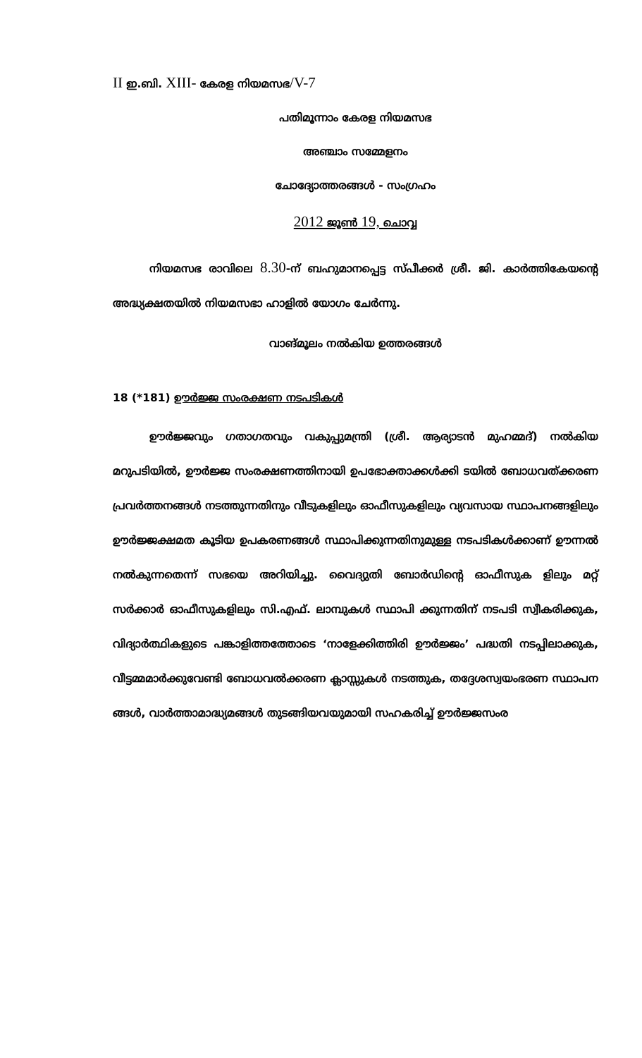II ഇ.ബി. XIII- കേരള നിയമസഭ/V-7
പതിമൂന്നാം കേരള നിയമസഭ
അഞ്ചാം സമ്മേളനം
ചോദ്യോത്തരങ്ങൾ - സംഗ്രഹം
2012 ജൂൺ 19, ചൊവ്വ
നിയമസഭ രാവിലെ 8.30-ന് ബഹുമാനപ്പെട്ട സ്പീക്കർ ശ്രീ. ജി. കാർത്തികേയന്റെ അദ്ധ്യക്ഷതയിൽ നിയമസഭാ ഹാളിൽ യോഗം ചേർന്നു.
വാങ്മൂലം നൽകിയ ഉത്തരങ്ങൾ
18 (*181) ഊർജ്ജ സംരക്ഷണ നടപടികൾ
ഊർജ്ജവും ഗതാഗതവും വകുപ്പുമന്ത്രി (ശ്രീ. ആര്യാടൻ മുഹമ്മദ്) നൽകിയ മറുപടിയിൽ, ഊർജ്ജ സംരക്ഷണത്തിനായി ഉപഭോക്താക്കൾക്കി ടയിൽ ബോധവത്ക്കരണ പ്രവർത്തനങ്ങൾ നടത്തുന്നതിനും വീടുകളിലും ഓഫീസുകളിലും വ്യവസായ സ്ഥാപനങ്ങളിലും ഊർജ്ജക്ഷമത കൂടിയ ഉപകരണങ്ങൾ സ്ഥാപിക്കുന്നതിനുമുള്ള നടപടികൾക്കാണ് ഊന്നൽ നൽകുന്നതെന്ന് സഭയെ അറിയിച്ചു. വൈദ്യുതി ബോർഡിന്റെ ഓഫീസുക ളിലും മറ്റ് സർക്കാർ ഓഫീസുകളിലും സി.എഫ്. ലാമ്പുകൾ സ്ഥാപി ക്കുന്നതിന് നടപടി സ്വീകരിക്കുക, വിദ്യാർത്ഥികളുടെ പങ്കാളിത്തത്തോടെ ‘നാളേക്കിത്തിരി ഊർജ്ജം’ പദ്ധതി നടപ്പിലാക്കുക, വീട്ടമ്മമാർക്കുവേണ്ടി ബോധവൽക്കരണ ക്ലാസ്സുകൾ നടത്തുക, തദ്ദേശസ്വയംഭരണ സ്ഥാപന ങ്ങൾ, വാർത്താമാദ്ധ്യമങ്ങൾ തുടങ്ങിയവയുമായി സഹകരിച്ച് ഊർജ്ജസംര